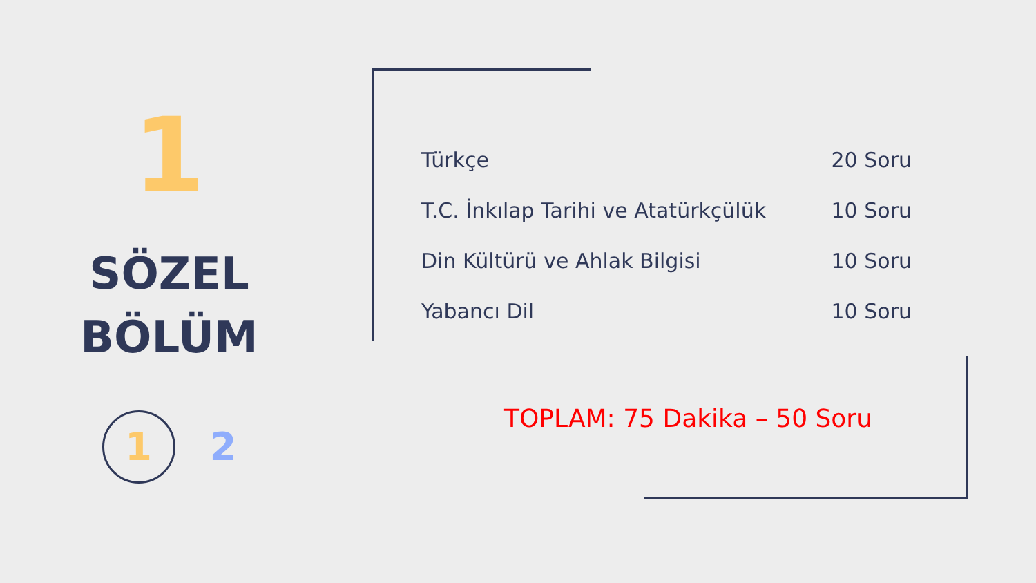1
SÖZEL
BÖLÜM
1 2
| Türkçe | 20 Soru |
| T.C. İnkılap Tarihi ve Atatürkçülük | 10 Soru |
| Din Kültürü ve Ahlak Bilgisi | 10 Soru |
| Yabancı Dil | 10 Soru |
TOPLAM: 75 Dakika – 50 Soru